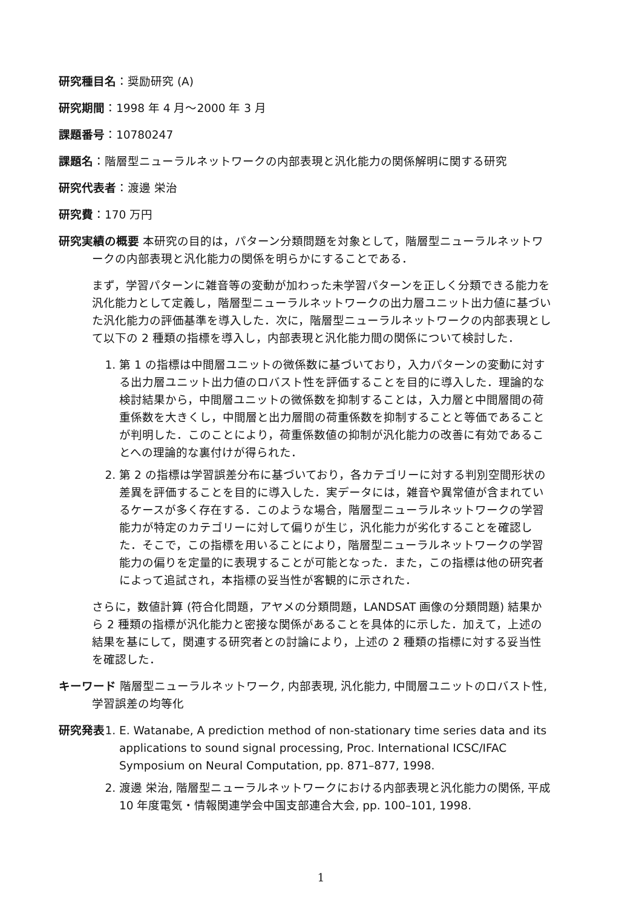研究種目名：奨励研究 (A)
研究期間：1998 年 4 月〜2000 年 3 月
課題番号：10780247
課題名：階層型ニューラルネットワークの内部表現と汎化能力の関係解明に関する研究
研究代表者：渡邊 栄治
研究費：170 万円
研究実績の概要 本研究の目的は，パターン分類問題を対象として，階層型ニューラルネットワークの内部表現と汎化能力の関係を明らかにすることである．
まず，学習パターンに雑音等の変動が加わった未学習パターンを正しく分類できる能力を汎化能力として定義し，階層型ニューラルネットワークの出力層ユニット出力値に基づいた汎化能力の評価基準を導入した．次に，階層型ニューラルネットワークの内部表現として以下の 2 種類の指標を導入し，内部表現と汎化能力間の関係について検討した．
1. 第 1 の指標は中間層ユニットの微係数に基づいており，入力パターンの変動に対する出力層ユニット出力値のロバスト性を評価することを目的に導入した．理論的な検討結果から，中間層ユニットの微係数を抑制することは，入力層と中間層間の荷重係数を大きくし，中間層と出力層間の荷重係数を抑制することと等価であることが判明した．このことにより，荷重係数値の抑制が汎化能力の改善に有効であることへの理論的な裏付けが得られた．
2. 第 2 の指標は学習誤差分布に基づいており，各カテゴリーに対する判別空間形状の差異を評価することを目的に導入した．実データには，雑音や異常値が含まれているケースが多く存在する．このような場合，階層型ニューラルネットワークの学習能力が特定のカテゴリーに対して偏りが生じ，汎化能力が劣化することを確認した．そこで，この指標を用いることにより，階層型ニューラルネットワークの学習能力の偏りを定量的に表現することが可能となった．また，この指標は他の研究者によって追試され，本指標の妥当性が客観的に示された．
さらに，数値計算 (符合化問題，アヤメの分類問題，LANDSAT 画像の分類問題) 結果から 2 種類の指標が汎化能力と密接な関係があることを具体的に示した．加えて，上述の結果を基にして，関連する研究者との討論により，上述の 2 種類の指標に対する妥当性を確認した．
キーワード 階層型ニューラルネットワーク, 内部表現, 汎化能力, 中間層ユニットのロバスト性, 学習誤差の均等化
研究発表
1. E. Watanabe, A prediction method of non-stationary time series data and its applications to sound signal processing, Proc. International ICSC/IFAC Symposium on Neural Computation, pp. 871–877, 1998.
2. 渡邊 栄治, 階層型ニューラルネットワークにおける内部表現と汎化能力の関係, 平成 10 年度電気・情報関連学会中国支部連合大会, pp. 100–101, 1998.
1